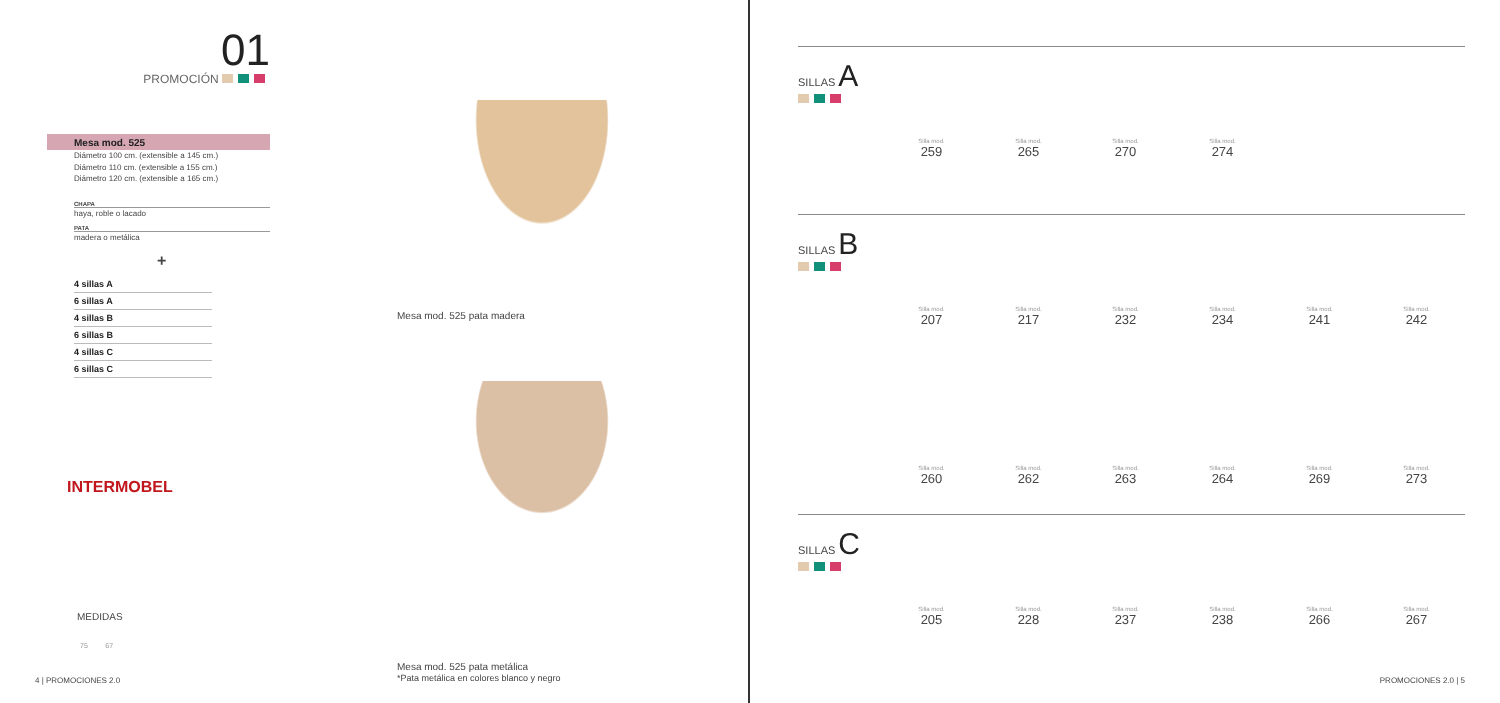01
PROMOCIÓN
Mesa mod. 525
Diámetro 100 cm. (extensible a 145 cm.)
Diámetro 110 cm. (extensible a 155 cm.)
Diámetro 120 cm. (extensible a 165 cm.)
CHAPA
haya, roble o lacado
PATA
madera o metálica
+
4 sillas A
6 sillas A
4 sillas B
6 sillas B
4 sillas C
6 sillas C
INTERMOBEL
MEDIDAS
75 67
4 | PROMOCIONES 2.0
Mesa mod. 525 pata madera
Mesa mod. 525 pata metálica
*Pata metálica en colores blanco y negro
SILLAS A
Silla mod.
259
Silla mod.
265
Silla mod.
270
Silla mod.
274
SILLAS B
Silla mod.
207
Silla mod.
217
Silla mod.
232
Silla mod.
234
Silla mod.
241
Silla mod.
242
Silla mod.
260
Silla mod.
262
Silla mod.
263
Silla mod.
264
Silla mod.
269
Silla mod.
273
SILLAS C
Silla mod.
205
Silla mod.
228
Silla mod.
237
Silla mod.
238
Silla mod.
266
Silla mod.
267
PROMOCIONES 2.0 | 5